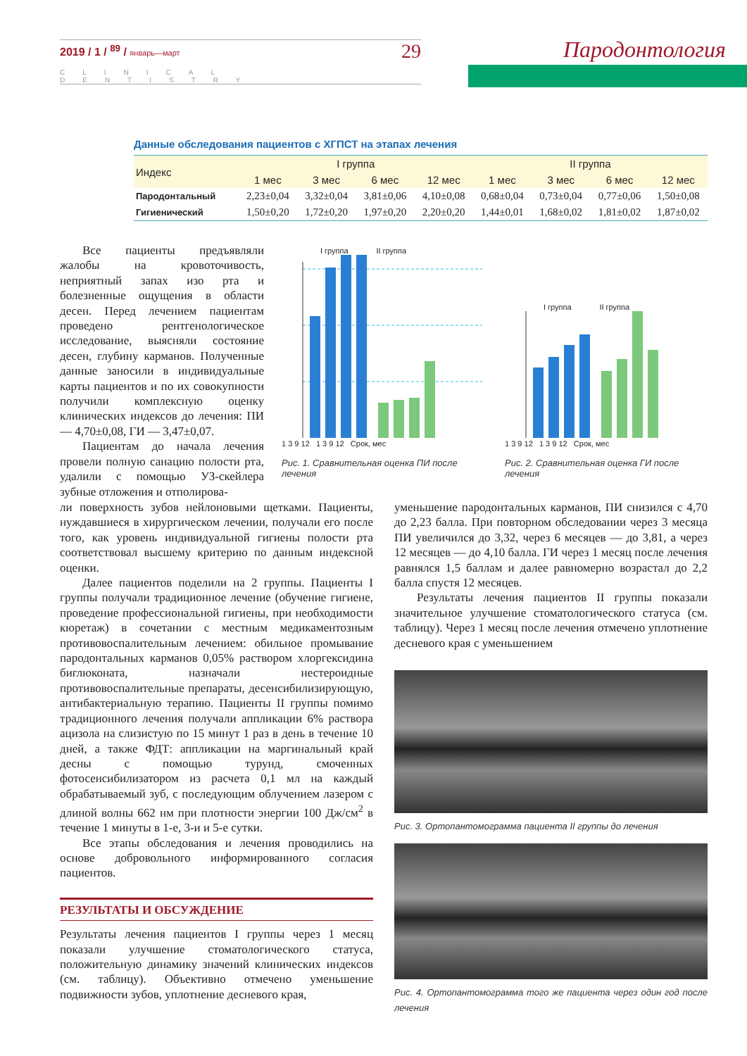2019 / 1 / <sup>89</sup> / январь—март 29
CLINICAL DENTISTRY
Пародонтология
Данные обследования пациентов с ХГПСТ на этапах лечения
| Индекс | I группа | | | | II группа | | | |
| --- | --- | --- | --- | --- | --- | --- | --- | --- |
| | 1 мес | 3 мес | 6 мес | 12 мес | 1 мес | 3 мес | 6 мес | 12 мес |
| Пародонтальный | 2,23±0,04 | 3,32±0,04 | 3,81±0,06 | 4,10±0,08 | 0,68±0,04 | 0,73±0,04 | 0,77±0,06 | 1,50±0,08 |
| Гигиенический | 1,50±0,20 | 1,72±0,20 | 1,97±0,20 | 2,20±0,20 | 1,44±0,01 | 1,68±0,02 | 1,81±0,02 | 1,87±0,02 |
Все пациенты предъявляли жалобы на кровоточивость, неприятный запах изо рта и болезненные ощущения в области десен. Перед лечением пациентам проведено рентгенологическое исследование, выясняли состояние десен, глубину карманов. Полученные данные заносили в индивидуальные карты пациентов и по их совокупности получили комплексную оценку клинических индексов до лечения: ПИ — 4,70±0,08, ГИ — 3,47±0,07.
Пациентам до начала лечения провели полную санацию полости рта, удалили с помощью УЗ-скейлера зубные отложения и отполирова-
I группа II группа
1 3 9 12 1 3 9 12 Срок, мес
Рис. 1. Сравнительная оценка ПИ после лечения
I группа II группа
1 3 9 12 1 3 9 12 Срок, мес
Рис. 2. Сравнительная оценка ГИ после лечения
ли поверхность зубов нейлоновыми щетками. Пациенты, нуждавшиеся в хирургическом лечении, получали его после того, как уровень индивидуальной гигиены полости рта соответствовал высшему критерию по данным индексной оценки.
Далее пациентов поделили на 2 группы. Пациенты I группы получали традиционное лечение (обучение гигиене, проведение профессиональной гигиены, при необходимости кюретаж) в сочетании с местным медикаментозным противовоспалительным лечением: обильное промывание пародонтальных карманов 0,05% раствором хлоргексидина биглюконата, назначали нестероидные противовоспалительные препараты, десенсибилизирующую, антибактериальную терапию. Пациенты II группы помимо традиционного лечения получали аппликации 6% раствора ацизола на слизистую по 15 минут 1 раз в день в течение 10 дней, а также ФДТ: аппликации на маргинальный край десны с помощью турунд, смоченных фотосенсибилизатором из расчета 0,1 мл на каждый обрабатываемый зуб, с последующим облучением лазером с длиной волны 662 нм при плотности энергии 100 Дж/см<sup>2</sup> в течение 1 минуты в 1-е, 3-и и 5-е сутки.
Все этапы обследования и лечения проводились на основе добровольного информированного согласия пациентов.
РЕЗУЛЬТАТЫ И ОБСУЖДЕНИЕ
Результаты лечения пациентов I группы через 1 месяц показали улучшение стоматологического статуса, положительную динамику значений клинических индексов (см. таблицу). Объективно отмечено уменьшение подвижности зубов, уплотнение десневого края,
уменьшение пародонтальных карманов, ПИ снизился с 4,70 до 2,23 балла. При повторном обследовании через 3 месяца ПИ увеличился до 3,32, через 6 месяцев — до 3,81, а через 12 месяцев — до 4,10 балла. ГИ через 1 месяц после лечения равнялся 1,5 баллам и далее равномерно возрастал до 2,2 балла спустя 12 месяцев.
Результаты лечения пациентов II группы показали значительное улучшение стоматологического статуса (см. таблицу). Через 1 месяц после лечения отмечено уплотнение десневого края с уменьшением
Рис. 3. Ортопантомограмма пациента II группы до лечения
Рис. 4. Ортопантомограмма того же пациента через один год после лечения